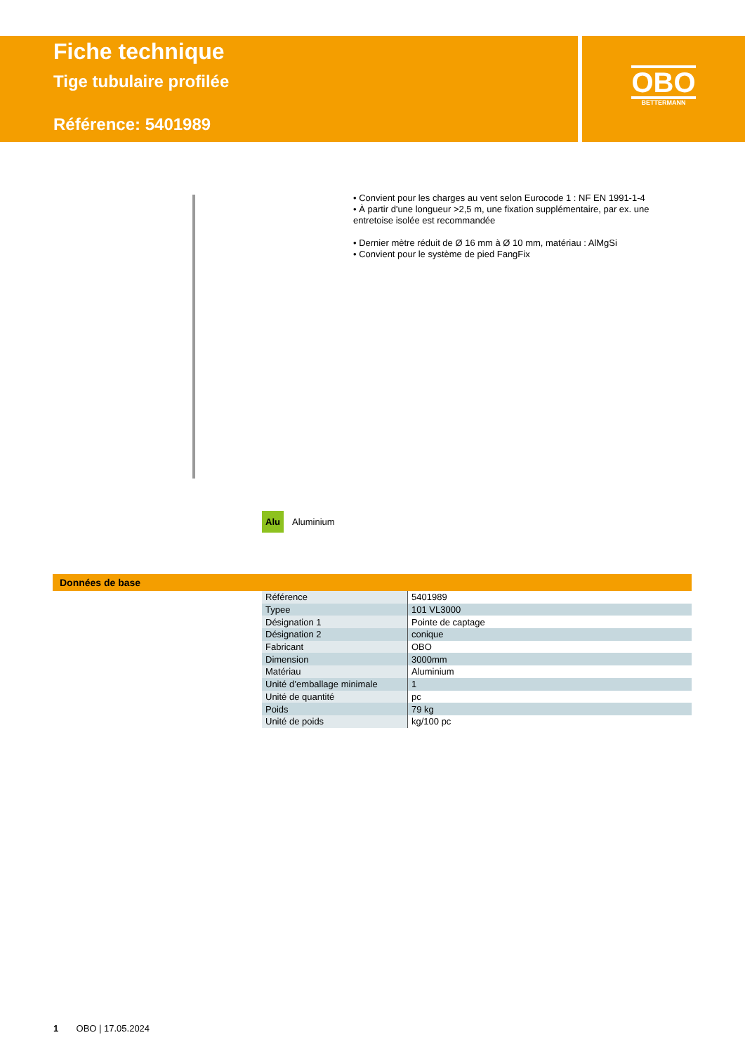Fiche technique
Tige tubulaire profilée
Référence: 5401989
OBO
BETTERMANN
• Convient pour les charges au vent selon Eurocode 1 : NF EN 1991-1-4
• À partir d'une longueur >2,5 m, une fixation supplémentaire, par ex. une entretoise isolée est recommandée
• Dernier mètre réduit de Ø 16 mm à Ø 10 mm, matériau : AlMgSi
• Convient pour le système de pied FangFix
Alu Aluminium
Données de base
| Référence | 5401989 |
| Typee | 101 VL3000 |
| Désignation 1 | Pointe de captage |
| Désignation 2 | conique |
| Fabricant | OBO |
| Dimension | 3000mm |
| Matériau | Aluminium |
| Unité d’emballage minimale | 1 |
| Unité de quantité | pc |
| Poids | 79 kg |
| Unité de poids | kg/100 pc |
1 OBO | 17.05.2024